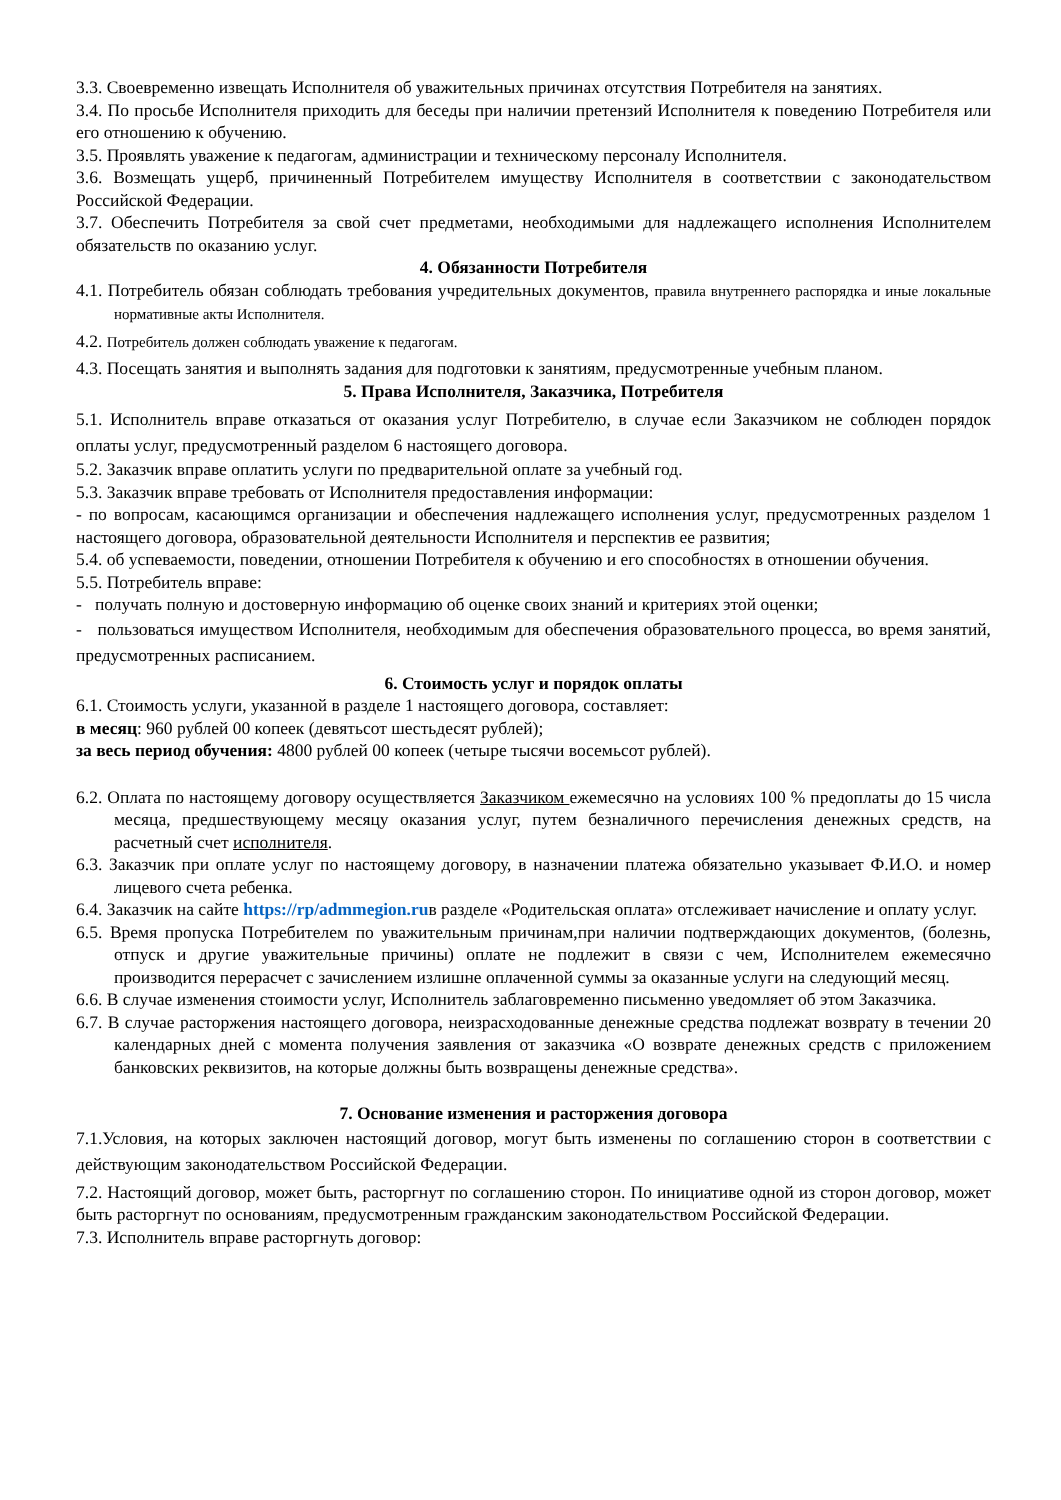3.3. Своевременно извещать Исполнителя об уважительных причинах отсутствия Потребителя на занятиях.
3.4. По просьбе Исполнителя приходить для беседы при наличии претензий Исполнителя к поведению Потребителя или его отношению к обучению.
3.5. Проявлять уважение к педагогам, администрации и техническому персоналу Исполнителя.
3.6. Возмещать ущерб, причиненный Потребителем имуществу Исполнителя в соответствии с законодательством Российской Федерации.
3.7. Обеспечить Потребителя за свой счет предметами, необходимыми для надлежащего исполнения Исполнителем обязательств по оказанию услуг.
4. Обязанности Потребителя
4.1. Потребитель обязан соблюдать требования учредительных документов, правила внутреннего распорядка и иные локальные нормативные акты Исполнителя.
4.2. Потребитель должен соблюдать уважение к педагогам.
4.3. Посещать занятия и выполнять задания для подготовки к занятиям, предусмотренные учебным планом.
5. Права Исполнителя, Заказчика, Потребителя
5.1. Исполнитель вправе отказаться от оказания услуг Потребителю, в случае если Заказчиком не соблюден порядок оплаты услуг, предусмотренный разделом 6 настоящего договора.
5.2. Заказчик вправе оплатить услуги по предварительной оплате за учебный год.
5.3. Заказчик вправе требовать от Исполнителя предоставления информации:
- по вопросам, касающимся организации и обеспечения надлежащего исполнения услуг, предусмотренных разделом 1 настоящего договора, образовательной деятельности Исполнителя и перспектив ее развития;
5.4. об успеваемости, поведении, отношении Потребителя к обучению и его способностях в отношении обучения.
5.5. Потребитель вправе:
- получать полную и достоверную информацию об оценке своих знаний и критериях этой оценки;
- пользоваться имуществом Исполнителя, необходимым для обеспечения образовательного процесса, во время занятий, предусмотренных расписанием.
6. Стоимость услуг и порядок оплаты
6.1. Стоимость услуги, указанной в разделе 1 настоящего договора, составляет:
в месяц: 960 рублей 00 копеек (девятьсот шестьдесят рублей);
за весь период обучения: 4800 рублей 00 копеек (четыре тысячи восемьсот рублей).
6.2. Оплата по настоящему договору осуществляется Заказчиком ежемесячно на условиях 100 % предоплаты до 15 числа месяца, предшествующему месяцу оказания услуг, путем безналичного перечисления денежных средств, на расчетный счет исполнителя.
6.3. Заказчик при оплате услуг по настоящему договору, в назначении платежа обязательно указывает Ф.И.О. и номер лицевого счета ребенка.
6.4. Заказчик на сайте https://rp/admmegion.ruв разделе «Родительская оплата» отслеживает начисление и оплату услуг.
6.5. Время пропуска Потребителем по уважительным причинам,при наличии подтверждающих документов, (болезнь, отпуск и другие уважительные причины) оплате не подлежит в связи с чем, Исполнителем ежемесячно производится перерасчет с зачислением излишне оплаченной суммы за оказанные услуги на следующий месяц.
6.6. В случае изменения стоимости услуг, Исполнитель заблаговременно письменно уведомляет об этом Заказчика.
6.7. В случае расторжения настоящего договора, неизрасходованные денежные средства подлежат возврату в течении 20 календарных дней с момента получения заявления от заказчика «О возврате денежных средств с приложением банковских реквизитов, на которые должны быть возвращены денежные средства».
7. Основание изменения и расторжения договора
7.1.Условия, на которых заключен настоящий договор, могут быть изменены по соглашению сторон в соответствии с действующим законодательством Российской Федерации.
7.2. Настоящий договор, может быть, расторгнут по соглашению сторон. По инициативе одной из сторон договор, может быть расторгнут по основаниям, предусмотренным гражданским законодательством Российской Федерации.
7.3. Исполнитель вправе расторгнуть договор: